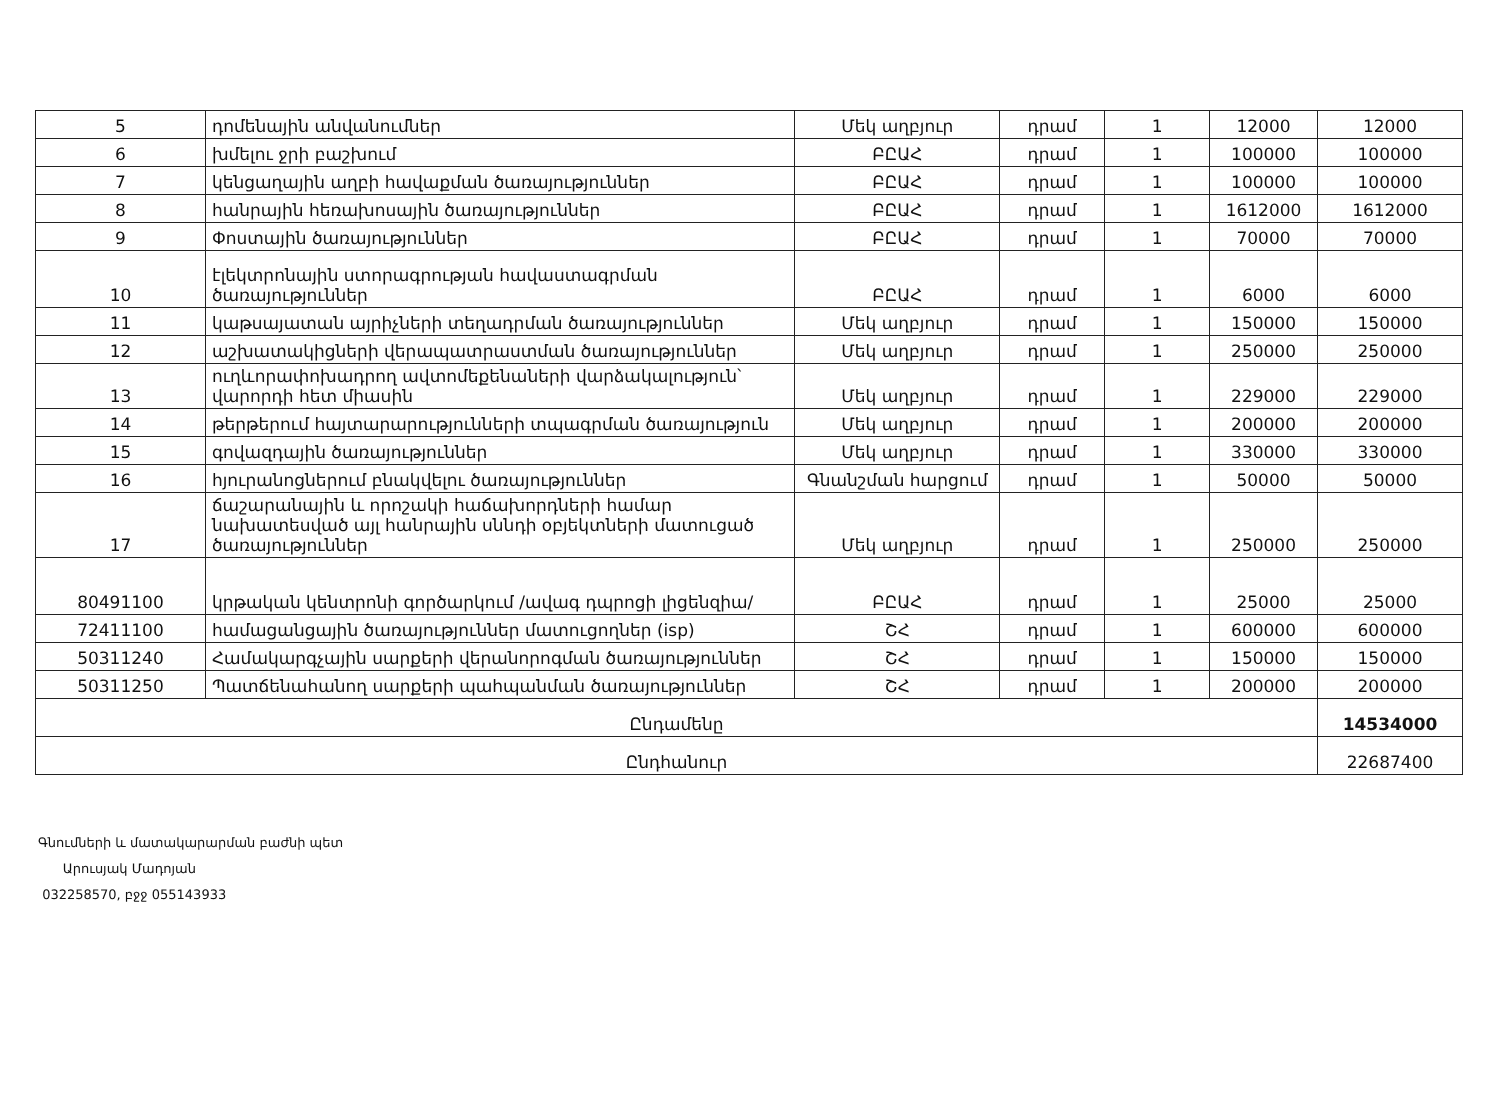| 5 | դոմենային անվանումներ | Մեկ աղբյուր | դրամ | 1 | 12000 | 12000 |
| 6 | խմելու ջրի բաշխում | ԲԸԱՀ | դրամ | 1 | 100000 | 100000 |
| 7 | կենցաղային աղբի հավաքման ծառայություններ | ԲԸԱՀ | դրամ | 1 | 100000 | 100000 |
| 8 | հանրային հեռախոսային ծառայություններ | ԲԸԱՀ | դրամ | 1 | 1612000 | 1612000 |
| 9 | Փոստային ծառայություններ | ԲԸԱՀ | դրամ | 1 | 70000 | 70000 |
| 10 | էլեկտրոնային ստորագրության հավաստագրման ծառայություններ | ԲԸԱՀ | դրամ | 1 | 6000 | 6000 |
| 11 | կաթսայատան այրիչների տեղադրման ծառայություններ | Մեկ աղբյուր | դրամ | 1 | 150000 | 150000 |
| 12 | աշխատակիցների վերապատրաստման ծառայություններ | Մեկ աղբյուր | դրամ | 1 | 250000 | 250000 |
| 13 | ուղևորափոխադրող ավտոմեքենաների վարձակալություն՝ վարորդի հետ միասին | Մեկ աղբյուր | դրամ | 1 | 229000 | 229000 |
| 14 | թերթերում հայտարարությունների տպագրման ծառայություն | Մեկ աղբյուր | դրամ | 1 | 200000 | 200000 |
| 15 | գովազդային ծառայություններ | Մեկ աղբյուր | դրամ | 1 | 330000 | 330000 |
| 16 | հյուրանոցներում բնակվելու ծառայություններ | Գնանշման հարցում | դրամ | 1 | 50000 | 50000 |
| 17 | ճաշարանային և որոշակի հաճախորդների համար նախատեսված այլ հանրային սննդի օբյեկտների մատուցած ծառայություններ | Մեկ աղբյուր | դրամ | 1 | 250000 | 250000 |
| 80491100 | կրթական կենտրոնի գործարկում /ավագ դպրոցի լիցենզիա/ | ԲԸԱՀ | դրամ | 1 | 25000 | 25000 |
| 72411100 | համացանցային ծառայություններ մատուցողներ (isp) | ՇՀ | դրամ | 1 | 600000 | 600000 |
| 50311240 | Համակարգչային սարքերի վերանորոգման ծառայություններ | ՇՀ | դրամ | 1 | 150000 | 150000 |
| 50311250 | Պատճենահանող սարքերի պահպանման ծառայություններ | ՇՀ | դրամ | 1 | 200000 | 200000 |
| Ընդամենը | | | | | | 14534000 |
| Ընդհանուր | | | | | | 22687400 |
Գնումների և մատակարարման բաժնի պետ
Արուսյակ Մադոյան
032258570, բջջ 055143933